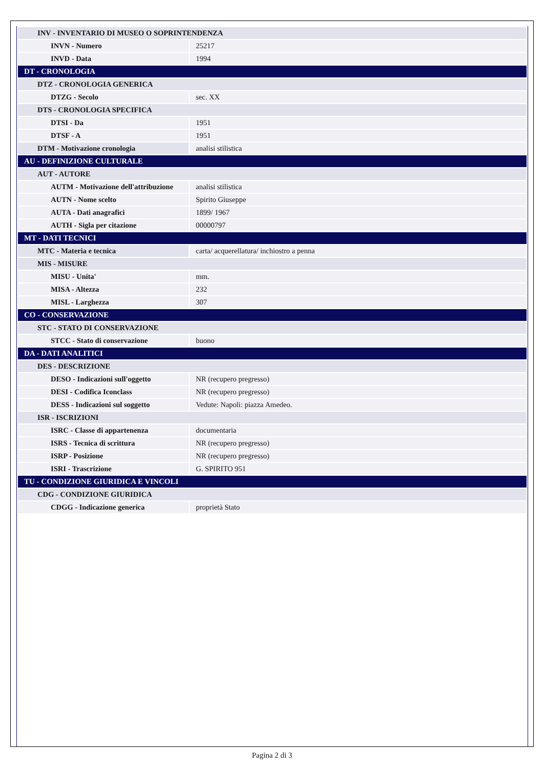| INV - INVENTARIO DI MUSEO O SOPRINTENDENZA | |
| INVN - Numero | 25217 |
| INVD - Data | 1994 |
| DT - CRONOLOGIA | |
| DTZ - CRONOLOGIA GENERICA | |
| DTZG - Secolo | sec. XX |
| DTS - CRONOLOGIA SPECIFICA | |
| DTSI - Da | 1951 |
| DTSF - A | 1951 |
| DTM - Motivazione cronologia | analisi stilistica |
| AU - DEFINIZIONE CULTURALE | |
| AUT - AUTORE | |
| AUTM - Motivazione dell'attribuzione | analisi stilistica |
| AUTN - Nome scelto | Spirito Giuseppe |
| AUTA - Dati anagrafici | 1899/ 1967 |
| AUTH - Sigla per citazione | 00000797 |
| MT - DATI TECNICI | |
| MTC - Materia e tecnica | carta/ acquerellatura/ inchiostro a penna |
| MIS - MISURE | |
| MISU - Unita' | mm. |
| MISA - Altezza | 232 |
| MISL - Larghezza | 307 |
| CO - CONSERVAZIONE | |
| STC - STATO DI CONSERVAZIONE | |
| STCC - Stato di conservazione | buono |
| DA - DATI ANALITICI | |
| DES - DESCRIZIONE | |
| DESO - Indicazioni sull'oggetto | NR (recupero pregresso) |
| DESI - Codifica Iconclass | NR (recupero pregresso) |
| DESS - Indicazioni sul soggetto | Vedute: Napoli: piazza Amedeo. |
| ISR - ISCRIZIONI | |
| ISRC - Classe di appartenenza | documentaria |
| ISRS - Tecnica di scrittura | NR (recupero pregresso) |
| ISRP - Posizione | NR (recupero pregresso) |
| ISRI - Trascrizione | G. SPIRITO 951 |
| TU - CONDIZIONE GIURIDICA E VINCOLI | |
| CDG - CONDIZIONE GIURIDICA | |
| CDGG - Indicazione generica | proprietà Stato |
Pagina 2 di 3